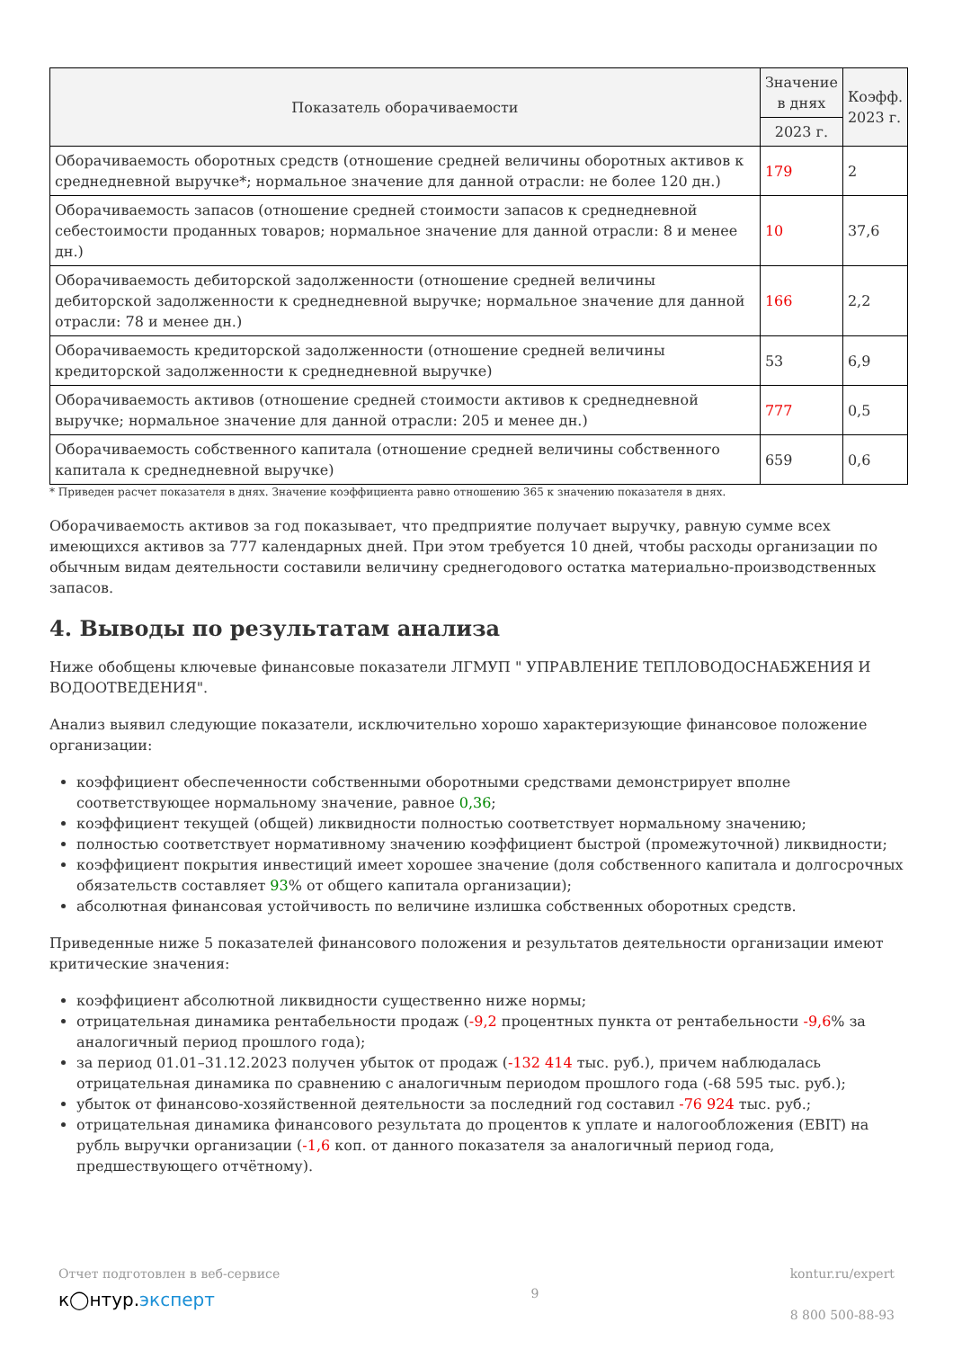| Показатель оборачиваемости | Значение в днях | Коэфф. 2023 г. |
| --- | --- | --- |
| | 2023 г. | |
| Оборачиваемость оборотных средств (отношение средней величины оборотных активов к среднедневной выручке*; нормальное значение для данной отрасли: не более 120 дн.) | 179 | 2 |
| Оборачиваемость запасов (отношение средней стоимости запасов к среднедневной себестоимости проданных товаров; нормальное значение для данной отрасли: 8 и менее дн.) | 10 | 37,6 |
| Оборачиваемость дебиторской задолженности (отношение средней величины дебиторской задолженности к среднедневной выручке; нормальное значение для данной отрасли: 78 и менее дн.) | 166 | 2,2 |
| Оборачиваемость кредиторской задолженности (отношение средней величины кредиторской задолженности к среднедневной выручке) | 53 | 6,9 |
| Оборачиваемость активов (отношение средней стоимости активов к среднедневной выручке; нормальное значение для данной отрасли: 205 и менее дн.) | 777 | 0,5 |
| Оборачиваемость собственного капитала (отношение средней величины собственного капитала к среднедневной выручке) | 659 | 0,6 |
* Приведен расчет показателя в днях. Значение коэффициента равно отношению 365 к значению показателя в днях.
Оборачиваемость активов за год показывает, что предприятие получает выручку, равную сумме всех имеющихся активов за 777 календарных дней. При этом требуется 10 дней, чтобы расходы организации по обычным видам деятельности составили величину среднегодового остатка материально-производственных запасов.
4. Выводы по результатам анализа
Ниже обобщены ключевые финансовые показатели ЛГМУП " УПРАВЛЕНИЕ ТЕПЛОВОДОСНАБЖЕНИЯ И ВОДООТВЕДЕНИЯ".
Анализ выявил следующие показатели, исключительно хорошо характеризующие финансовое положение организации:
коэффициент обеспеченности собственными оборотными средствами демонстрирует вполне соответствующее нормальному значение, равное 0,36;
коэффициент текущей (общей) ликвидности полностью соответствует нормальному значению;
полностью соответствует нормативному значению коэффициент быстрой (промежуточной) ликвидности;
коэффициент покрытия инвестиций имеет хорошее значение (доля собственного капитала и долгосрочных обязательств составляет 93% от общего капитала организации);
абсолютная финансовая устойчивость по величине излишка собственных оборотных средств.
Приведенные ниже 5 показателей финансового положения и результатов деятельности организации имеют критические значения:
коэффициент абсолютной ликвидности существенно ниже нормы;
отрицательная динамика рентабельности продаж (-9,2 процентных пункта от рентабельности -9,6% за аналогичный период прошлого года);
за период 01.01–31.12.2023 получен убыток от продаж (-132 414 тыс. руб.), причем наблюдалась отрицательная динамика по сравнению с аналогичным периодом прошлого года (-68 595 тыс. руб.);
убыток от финансово-хозяйственной деятельности за последний год составил -76 924 тыс. руб.;
отрицательная динамика финансового результата до процентов к уплате и налогообложения (EBIT) на рубль выручки организации (-1,6 коп. от данного показателя за аналогичный период года, предшествующего отчётному).
Отчет подготовлен в веб-сервисе
к◯нтур.эксперт
9
kontur.ru/expert
8 800 500-88-93